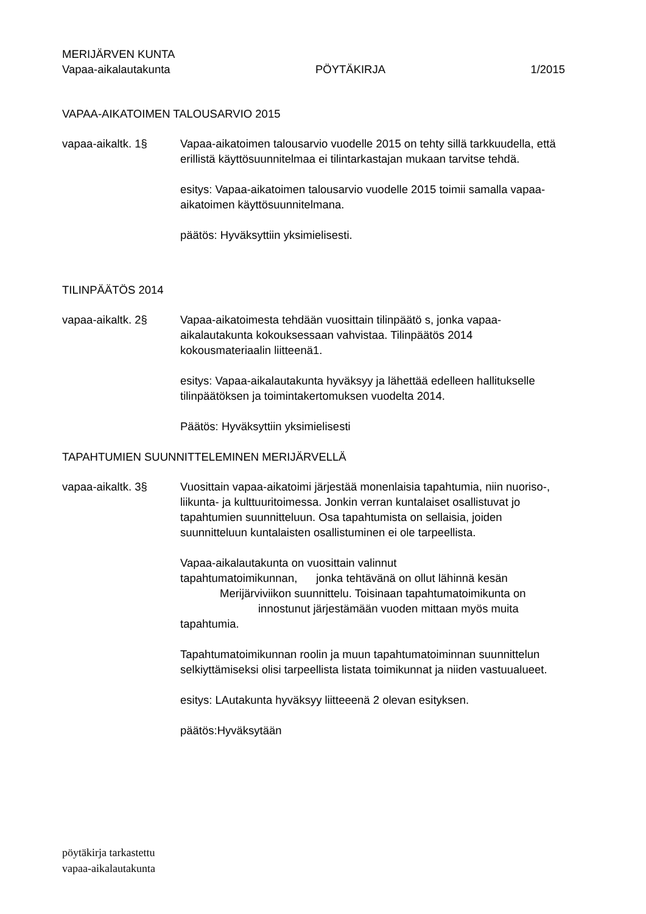MERIJÄRVEN KUNTA
Vapaa-aikalautakunta PÖYTÄKIRJA 1/2015
VAPAA-AIKATOIMEN TALOUSARVIO 2015
vapaa-aikaltk. 1§ Vapaa-aikatoimen talousarvio vuodelle 2015 on tehty sillä tarkkuudella, että erillistä käyttösuunnitelmaa ei tilintarkastajan mukaan tarvitse tehdä.
esitys: Vapaa-aikatoimen talousarvio vuodelle 2015 toimii samalla vapaa-aikatoimen käyttösuunnitelmana.
päätös: Hyväksyttiin yksimielisesti.
TILINPÄÄTÖS 2014
vapaa-aikaltk. 2§ Vapaa-aikatoimesta tehdään vuosittain tilinpäätö s, jonka vapaa-aikalautakunta kokouksessaan vahvistaa. Tilinpäätös 2014 kokousmateriaalin liitteenä1.
esitys: Vapaa-aikalautakunta hyväksyy ja lähettää edelleen hallitukselle tilinpäätöksen ja toimintakertomuksen vuodelta 2014.
Päätös: Hyväksyttiin yksimielisesti
TAPAHTUMIEN SUUNNITTELEMINEN MERIJÄRVELLÄ
vapaa-aikaltk. 3§ Vuosittain vapaa-aikatoimi järjestää monenlaisia tapahtumia, niin nuoriso-, liikunta- ja kulttuuritoimessa. Jonkin verran kuntalaiset osallistuvat jo tapahtumien suunnitteluun. Osa tapahtumista on sellaisia, joiden suunnitteluun kuntalaisten osallistuminen ei ole tarpeellista.
Vapaa-aikalautakunta on vuosittain valinnut
tapahtumatoimikunnan, jonka tehtävänä on ollut lähinnä kesän
Merijärviviikon suunnittelu. Toisinaan tapahtumatoimikunta on
innostunut järjestämään vuoden mittaan myös muita
tapahtumia.
Tapahtumatoimikunnan roolin ja muun tapahtumatoiminnan suunnittelun selkiyttämiseksi olisi tarpeellista listata toimikunnat ja niiden vastuualueet.
esitys: LAutakunta hyväksyy liitteeenä 2 olevan esityksen.
päätös:Hyväksytään
pöytäkirja tarkastettu
vapaa-aikalautakunta